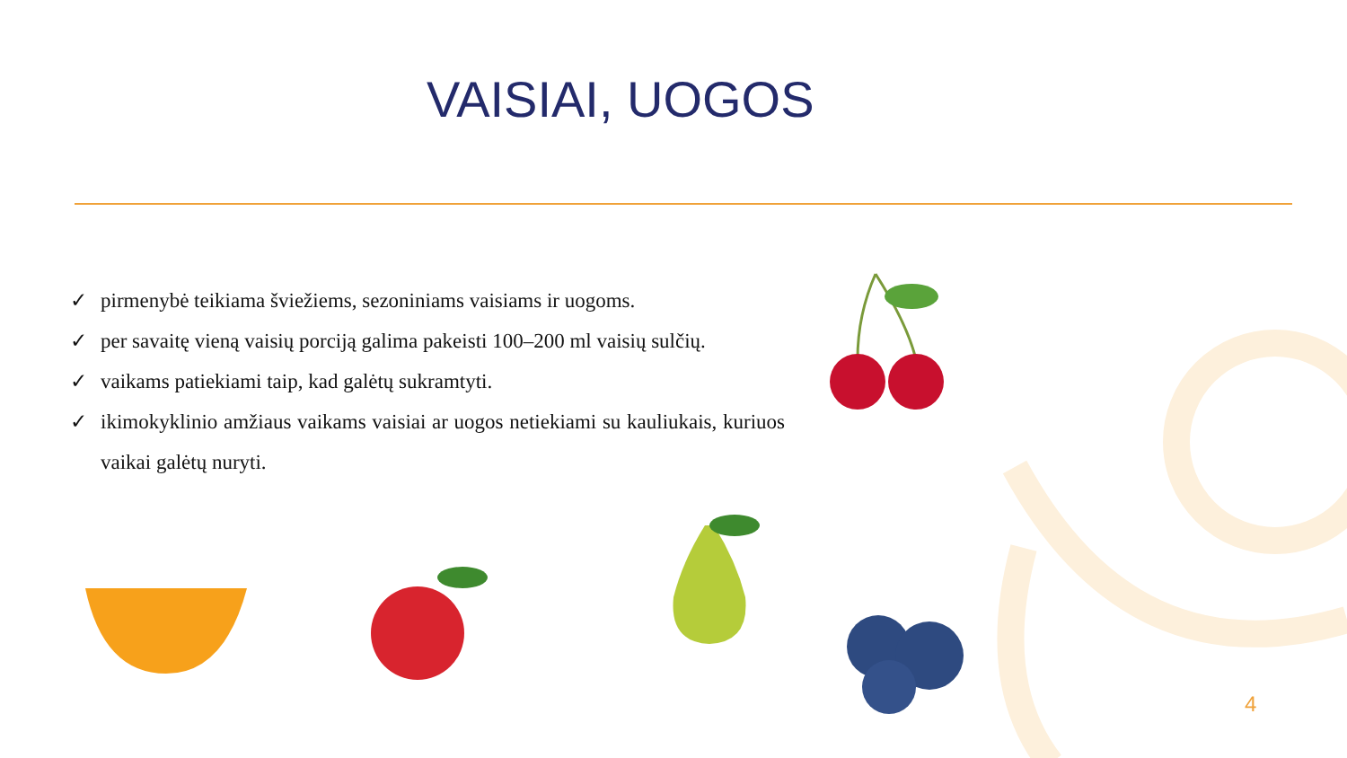VAISIAI, UOGOS
✓ pirmenybė teikiama šviežiems, sezoniniams vaisiams ir uogoms.
✓ per savaitę vieną vaisių porciją galima pakeisti 100–200 ml vaisių sulčių.
✓ vaikams patiekiami taip, kad galėtų sukramtyti.
✓ ikimokyklinio amžiaus vaikams vaisiai ar uogos netiekiami su kauliukais, kuriuos vaikai galėtų nuryti.
4